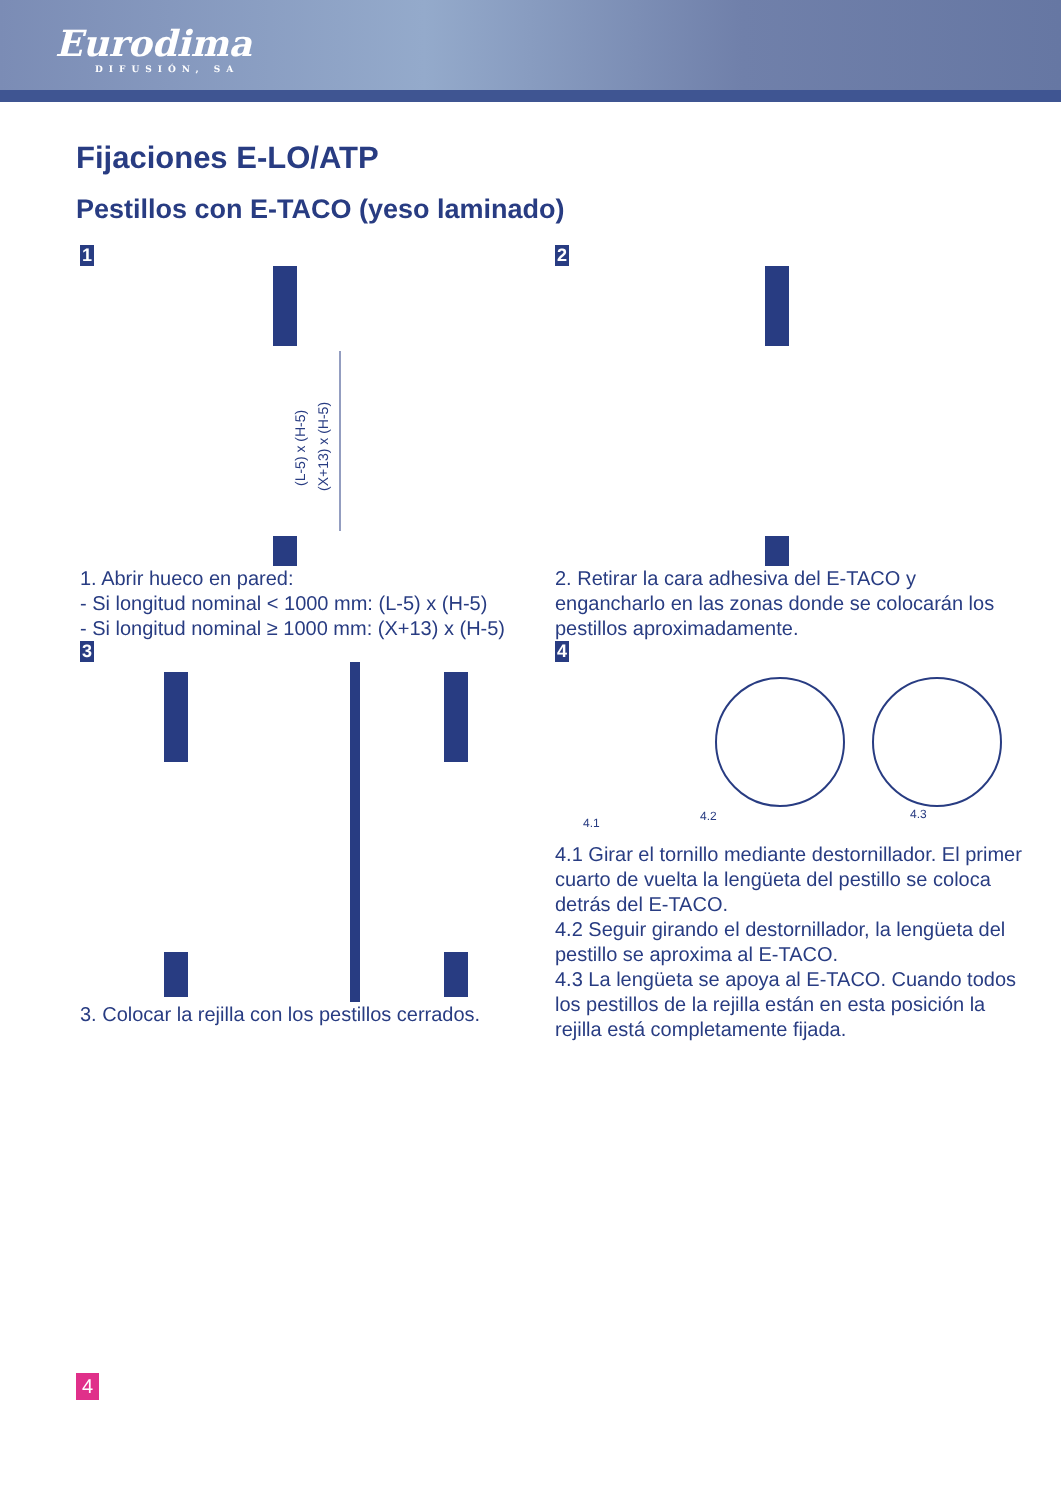Eurodima
DIFUSIÓN, SA
Fijaciones E-LO/ATP
Pestillos con E-TACO (yeso laminado)
1
(L-5) x (H-5)
(X+13) x (H-5)
1. Abrir hueco en pared:
- Si longitud nominal < 1000 mm: (L-5) x (H-5)
- Si longitud nominal ≥ 1000 mm: (X+13) x (H-5)
2
2. Retirar la cara adhesiva del E-TACO y engancharlo en las zonas donde se colocarán los pestillos aproximadamente.
3
3. Colocar la rejilla con los pestillos cerrados.
4
4.1
4.2
4.3
4.1 Girar el tornillo mediante destornillador. El primer cuarto de vuelta la lengüeta del pestillo se coloca detrás del E-TACO.
4.2 Seguir girando el destornillador, la lengüeta del pestillo se aproxima al E-TACO.
4.3 La lengüeta se apoya al E-TACO. Cuando todos los pestillos de la rejilla están en esta posición la rejilla está completamente fijada.
4